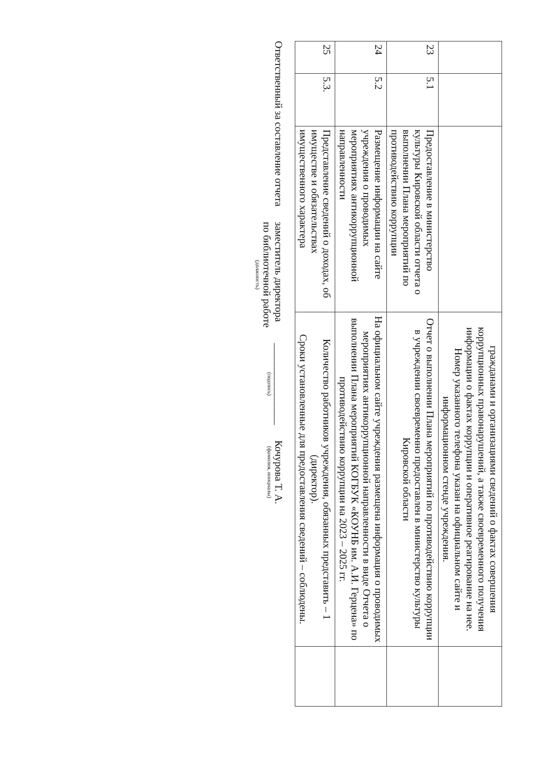| | | | гражданами и организациями сведений о фактах совершения коррупционных правонарушений, а также своевременного получения информации о фактах коррупции и оперативное реагирование на нее. Номер указанного телефона указан на официальном сайте и информационном стенде учреждения. | |
| 23 | 5.1 | Предоставление в министерство культуры Кировской области отчета о выполнении Плана мероприятий по противодействию коррупции | Отчет о выполнении Плана мероприятий по противодействию коррупции в учреждении своевременно предоставлен в министерство культуры Кировской области | |
| 24 | 5.2 | Размещение информации на сайте учреждения о проводимых мероприятиях антикоррупционной направленности | На официальном сайте учреждения размещена информация о проводимых мероприятиях антикоррупционной направленности в виде Отчета о выполнении Плана мероприятий КОГБУК «КОУНБ им. А.И. Герцена» по противодействию коррупции на 2023 – 2025 гг. | |
| 25 | 5.3. | Представление сведений о доходах, об имуществе и обязательствах имущественного характера | Количество работников учреждения, обязанных представить – 1 (директор). Сроки установленные для предоставления сведений – соблюдены. | |
Ответственный за составление отчета
заместитель директора
по библиотечной работе
(должность)
________________
(подпись)
Кочурова Т. А.
(фамилия, инициалы)